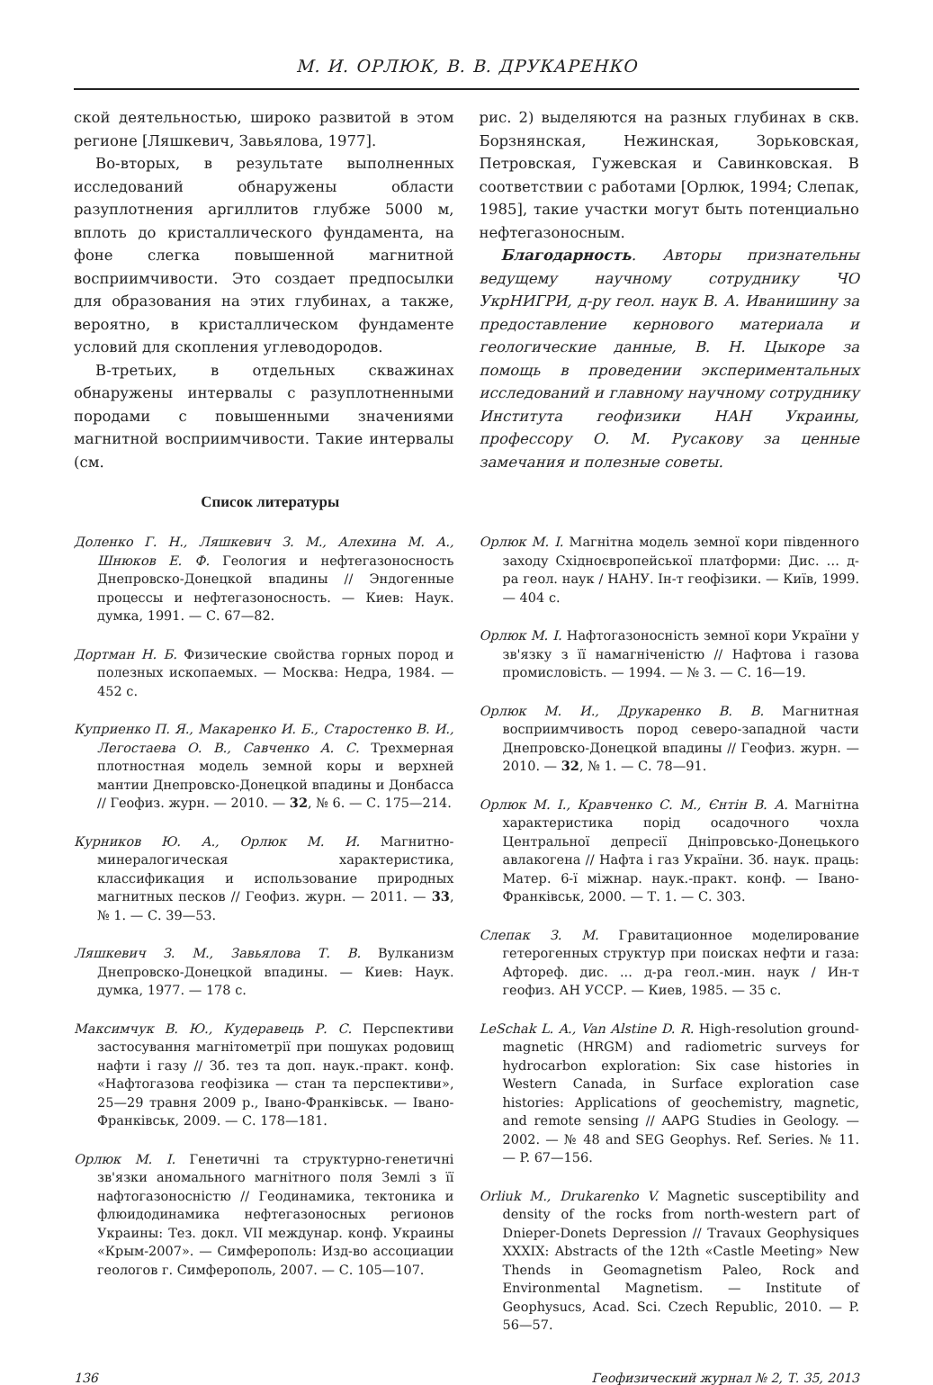М. И. ОРЛЮК, В. В. ДРУКАРЕНКО
ской деятельностью, широко развитой в этом регионе [Ляшкевич, Завьялова, 1977].
Во-вторых, в результате выполненных исследований обнаружены области разуплотнения аргиллитов глубже 5000 м, вплоть до кристаллического фундамента, на фоне слегка повышенной магнитной восприимчивости. Это создает предпосылки для образования на этих глубинах, а также, вероятно, в кристаллическом фундаменте условий для скопления углеводородов.
В-третьих, в отдельных скважинах обнаружены интервалы с разуплотненными породами с повышенными значениями магнитной восприимчивости. Такие интервалы (см.
рис. 2) выделяются на разных глубинах в скв. Борзнянская, Нежинская, Зорьковская, Петровская, Гужевская и Савинковская. В соответствии с работами [Орлюк, 1994; Слепак, 1985], такие участки могут быть потенциально нефтегазоносным.
Благодарность. Авторы признательны ведущему научному сотруднику ЧО УкрНИГРИ, д-ру геол. наук В. А. Иванишину за предоставление кернового материала и геологические данные, В. Н. Цыкоре за помощь в проведении экспериментальных исследований и главному научному сотруднику Института геофизики НАН Украины, профессору О. М. Русакову за ценные замечания и полезные советы.
Список литературы
Доленко Г. Н., Ляшкевич З. М., Алехина М. А., Шнюков Е. Ф. Геология и нефтегазоносность Днепровско-Донецкой впадины // Эндогенные процессы и нефтегазоносность. — Киев: Наук. думка, 1991. — С. 67—82.
Дортман Н. Б. Физические свойства горных пород и полезных ископаемых. — Москва: Недра, 1984. — 452 с.
Куприенко П. Я., Макаренко И. Б., Старостенко В. И., Легостаева О. В., Савченко А. С. Трехмерная плотностная модель земной коры и верхней мантии Днепровско-Донецкой впадины и Донбасса // Геофиз. журн. — 2010. — 32, № 6. — С. 175—214.
Курников Ю. А., Орлюк М. И. Магнитно-минералогическая характеристика, классификация и использование природных магнитных песков // Геофиз. журн. — 2011. — 33, № 1. — С. 39—53.
Ляшкевич З. М., Завьялова Т. В. Вулканизм Днепровско-Донецкой впадины. — Киев: Наук. думка, 1977. — 178 с.
Максимчук В. Ю., Кудеравець Р. С. Перспективи застосування магнітометрії при пошуках родовищ нафти і газу // Зб. тез та доп. наук.-практ. конф. «Нафтогазова геофізика — стан та перспективи», 25—29 травня 2009 р., Івано-Франківськ. — Івано-Франківськ, 2009. — С. 178—181.
Орлюк М. І. Генетичні та структурно-генетичні зв'язки аномального магнітного поля Землі з її нафтогазоносністю // Геодинамика, тектоника и флюидодинамика нефтегазоносных регионов Украины: Тез. докл. VII междунар. конф. Украины «Крым-2007». — Симферополь: Изд-во ассоциации геологов г. Симферополь, 2007. — С. 105—107.
Орлюк М. І. Магнітна модель земної кори південного заходу Східноєвропейської платформи: Дис. … д-ра геол. наук / НАНУ. Ін-т геофізики. — Київ, 1999. — 404 с.
Орлюк М. І. Нафтогазоносність земної кори України у зв'язку з її намагніченістю // Нафтова і газова промисловість. — 1994. — № 3. — С. 16—19.
Орлюк М. И., Друкаренко В. В. Магнитная восприимчивость пород северо-западной части Днепровско-Донецкой впадины // Геофиз. журн. — 2010. — 32, № 1. — С. 78—91.
Орлюк М. І., Кравченко С. М., Єнтін В. А. Магнітна характеристика порід осадочного чохла Центральної депресії Дніпровсько-Донецького авлакогена // Нафта і газ України. Зб. наук. праць: Матер. 6-ї міжнар. наук.-практ. конф. — Івано-Франківськ, 2000. — Т. 1. — С. 303.
Слепак З. М. Гравитационное моделирование гетерогенных структур при поисках нефти и газа: Афтореф. дис. ... д-ра геол.-мин. наук / Ин-т геофиз. АН УССР. — Киев, 1985. — 35 с.
LeSchak L. A., Van Alstine D. R. High-resolution ground-magnetic (HRGM) and radiometric surveys for hydrocarbon exploration: Six case histories in Western Canada, in Surface exploration case histories: Applications of geochemistry, magnetic, and remote sensing // AAPG Studies in Geology. — 2002. — № 48 and SEG Geophys. Ref. Series. № 11. — P. 67—156.
Orliuk M., Drukarenko V. Magnetic susceptibility and density of the rocks from north-western part of Dnieper-Donets Depression // Travaux Geophysiques XXXIX: Abstracts of the 12th «Castle Meeting» New Thends in Geomagnetism Paleo, Rock and Environmental Magnetism. — Institute of Geophysucs, Acad. Sci. Czech Republic, 2010. — P. 56—57.
136 Геофизический журнал № 2, Т. 35, 2013